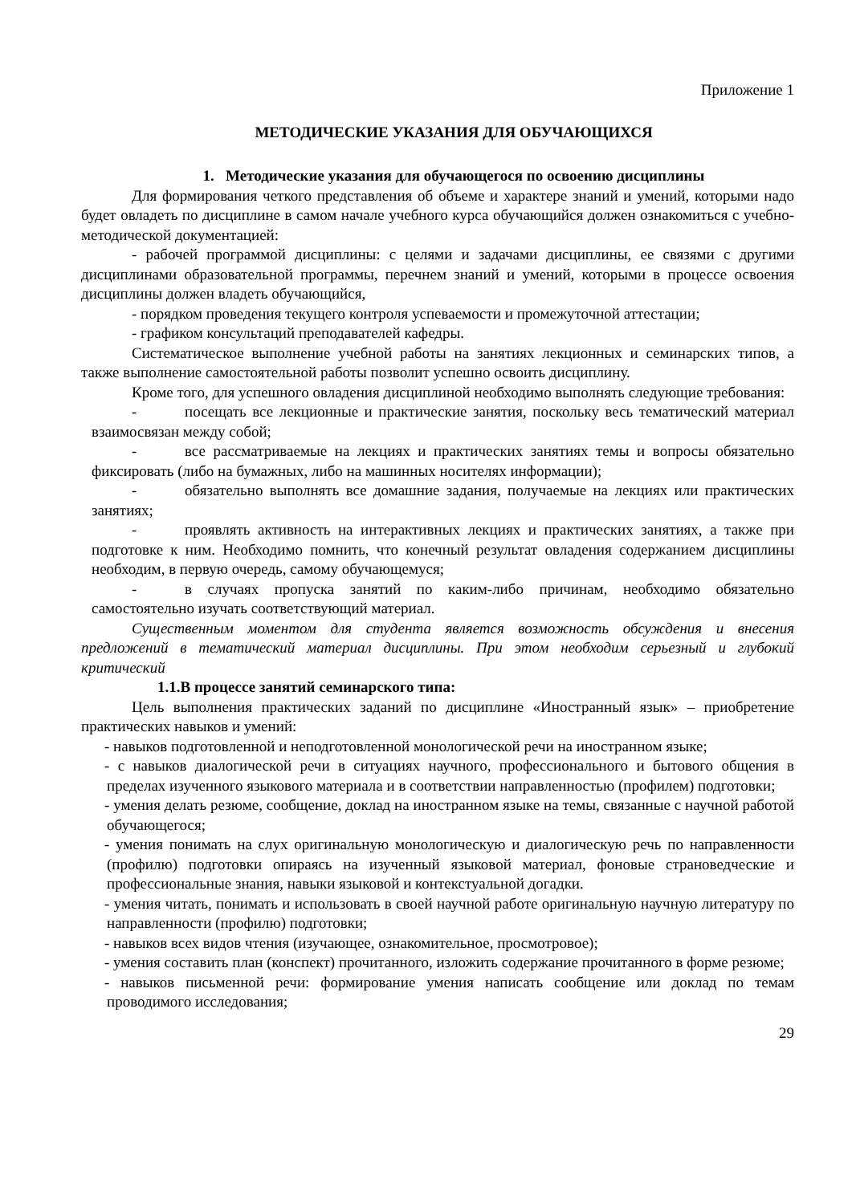Приложение 1
МЕТОДИЧЕСКИЕ УКАЗАНИЯ ДЛЯ ОБУЧАЮЩИХСЯ
1. Методические указания для обучающегося по освоению дисциплины
Для формирования четкого представления об объеме и характере знаний и умений, которыми надо будет овладеть по дисциплине в самом начале учебного курса обучающийся должен ознакомиться с учебно-методической документацией:
- рабочей программой дисциплины: с целями и задачами дисциплины, ее связями с другими дисциплинами образовательной программы, перечнем знаний и умений, которыми в процессе освоения дисциплины должен владеть обучающийся,
- порядком проведения текущего контроля успеваемости и промежуточной аттестации;
- графиком консультаций преподавателей кафедры.
Систематическое выполнение учебной работы на занятиях лекционных и семинарских типов, а также выполнение самостоятельной работы позволит успешно освоить дисциплину.
Кроме того, для успешного овладения дисциплиной необходимо выполнять следующие требования:
- посещать все лекционные и практические занятия, поскольку весь тематический материал взаимосвязан между собой;
- все рассматриваемые на лекциях и практических занятиях темы и вопросы обязательно фиксировать (либо на бумажных, либо на машинных носителях информации);
- обязательно выполнять все домашние задания, получаемые на лекциях или практических занятиях;
- проявлять активность на интерактивных лекциях и практических занятиях, а также при подготовке к ним. Необходимо помнить, что конечный результат овладения содержанием дисциплины необходим, в первую очередь, самому обучающемуся;
- в случаях пропуска занятий по каким-либо причинам, необходимо обязательно самостоятельно изучать соответствующий материал.
Существенным моментом для студента является возможность обсуждения и внесения предложений в тематический материал дисциплины. При этом необходим серьезный и глубокий критический
1.1.В процессе занятий семинарского типа:
Цель выполнения практических заданий по дисциплине «Иностранный язык» – приобретение практических навыков и умений:
- навыков подготовленной и неподготовленной монологической речи на иностранном языке;
- с навыков диалогической речи в ситуациях научного, профессионального и бытового общения в пределах изученного языкового материала и в соответствии направленностью (профилем) подготовки;
- умения делать резюме, сообщение, доклад на иностранном языке на темы, связанные с научной работой обучающегося;
- умения понимать на слух оригинальную монологическую и диалогическую речь по направленности (профилю) подготовки опираясь на изученный языковой материал, фоновые страноведческие и профессиональные знания, навыки языковой и контекстуальной догадки.
- умения читать, понимать и использовать в своей научной работе оригинальную научную литературу по направленности (профилю) подготовки;
- навыков всех видов чтения (изучающее, ознакомительное, просмотровое);
- умения составить план (конспект) прочитанного, изложить содержание прочитанного в форме резюме;
- навыков письменной речи: формирование умения написать сообщение или доклад по темам проводимого исследования;
29